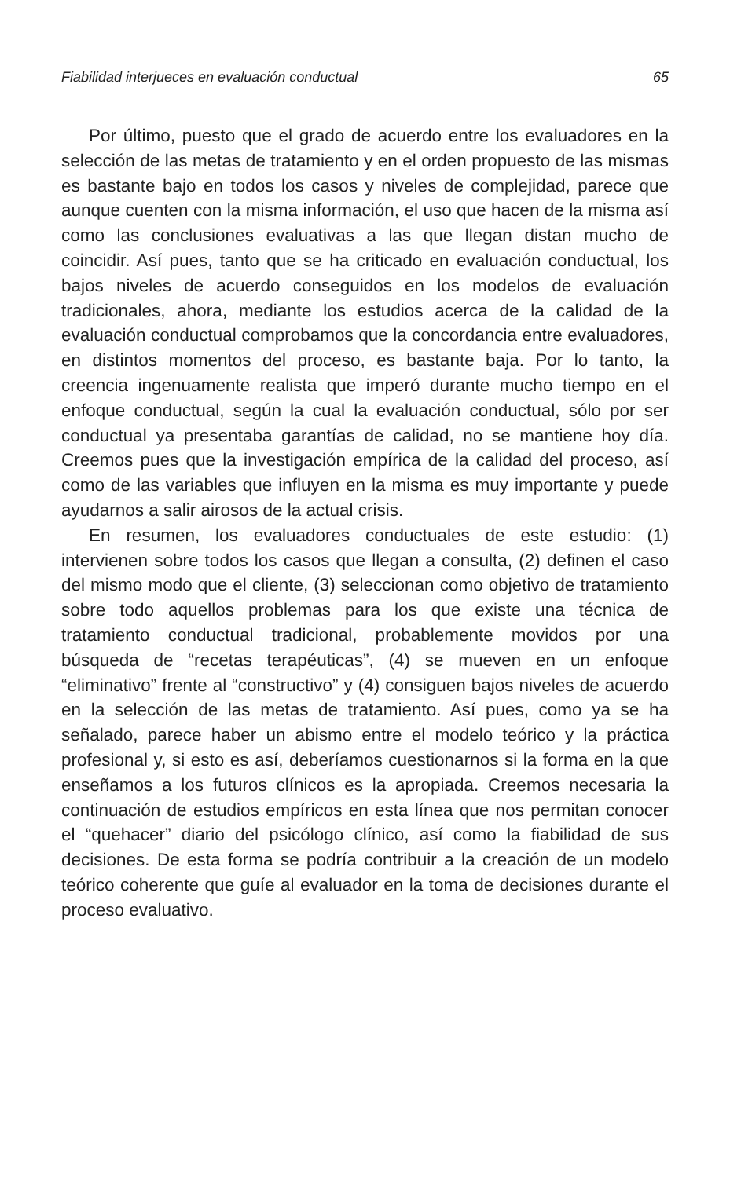Fiabilidad interjueces en evaluación conductual 65
Por último, puesto que el grado de acuerdo entre los evaluadores en la selección de las metas de tratamiento y en el orden propuesto de las mismas es bastante bajo en todos los casos y niveles de complejidad, parece que aunque cuenten con la misma información, el uso que hacen de la misma así como las conclusiones evaluativas a las que llegan distan mucho de coincidir. Así pues, tanto que se ha criticado en evaluación conductual, los bajos niveles de acuerdo conseguidos en los modelos de evaluación tradicionales, ahora, mediante los estudios acerca de la calidad de la evaluación conductual comprobamos que la concordancia entre evaluadores, en distintos momentos del proceso, es bastante baja. Por lo tanto, la creencia ingenuamente realista que imperó durante mucho tiempo en el enfoque conductual, según la cual la evaluación conductual, sólo por ser conductual ya presentaba garantías de calidad, no se mantiene hoy día. Creemos pues que la investigación empírica de la calidad del proceso, así como de las variables que influyen en la misma es muy importante y puede ayudarnos a salir airosos de la actual crisis.
En resumen, los evaluadores conductuales de este estudio: (1) intervienen sobre todos los casos que llegan a consulta, (2) definen el caso del mismo modo que el cliente, (3) seleccionan como objetivo de tratamiento sobre todo aquellos problemas para los que existe una técnica de tratamiento conductual tradicional, probablemente movidos por una búsqueda de “recetas terapéuticas”, (4) se mueven en un enfoque “eliminativo” frente al “constructivo” y (4) consiguen bajos niveles de acuerdo en la selección de las metas de tratamiento. Así pues, como ya se ha señalado, parece haber un abismo entre el modelo teórico y la práctica profesional y, si esto es así, deberíamos cuestionarnos si la forma en la que enseñamos a los futuros clínicos es la apropiada. Creemos necesaria la continuación de estudios empíricos en esta línea que nos permitan conocer el “quehacer” diario del psicólogo clínico, así como la fiabilidad de sus decisiones. De esta forma se podría contribuir a la creación de un modelo teórico coherente que guíe al evaluador en la toma de decisiones durante el proceso evaluativo.